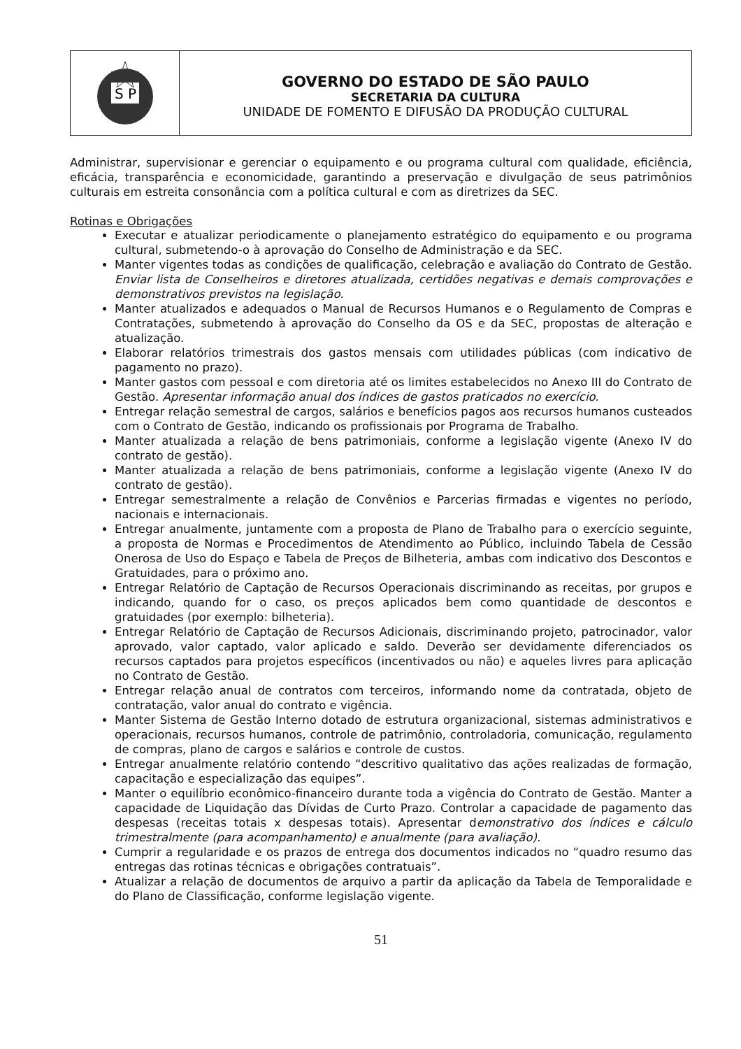S P
GOVERNO DO ESTADO DE SÃO PAULO
SECRETARIA DA CULTURA
UNIDADE DE FOMENTO E DIFUSÃO DA PRODUÇÃO CULTURAL
Administrar, supervisionar e gerenciar o equipamento e ou programa cultural com qualidade, eficiência, eficácia, transparência e economicidade, garantindo a preservação e divulgação de seus patrimônios culturais em estreita consonância com a política cultural e com as diretrizes da SEC.
Rotinas e Obrigações
Executar e atualizar periodicamente o planejamento estratégico do equipamento e ou programa cultural, submetendo-o à aprovação do Conselho de Administração e da SEC.
Manter vigentes todas as condições de qualificação, celebração e avaliação do Contrato de Gestão. Enviar lista de Conselheiros e diretores atualizada, certidões negativas e demais comprovações e demonstrativos previstos na legislação.
Manter atualizados e adequados o Manual de Recursos Humanos e o Regulamento de Compras e Contratações, submetendo à aprovação do Conselho da OS e da SEC, propostas de alteração e atualização.
Elaborar relatórios trimestrais dos gastos mensais com utilidades públicas (com indicativo de pagamento no prazo).
Manter gastos com pessoal e com diretoria até os limites estabelecidos no Anexo III do Contrato de Gestão. Apresentar informação anual dos índices de gastos praticados no exercício.
Entregar relação semestral de cargos, salários e benefícios pagos aos recursos humanos custeados com o Contrato de Gestão, indicando os profissionais por Programa de Trabalho.
Manter atualizada a relação de bens patrimoniais, conforme a legislação vigente (Anexo IV do contrato de gestão).
Manter atualizada a relação de bens patrimoniais, conforme a legislação vigente (Anexo IV do contrato de gestão).
Entregar semestralmente a relação de Convênios e Parcerias firmadas e vigentes no período, nacionais e internacionais.
Entregar anualmente, juntamente com a proposta de Plano de Trabalho para o exercício seguinte, a proposta de Normas e Procedimentos de Atendimento ao Público, incluindo Tabela de Cessão Onerosa de Uso do Espaço e Tabela de Preços de Bilheteria, ambas com indicativo dos Descontos e Gratuidades, para o próximo ano.
Entregar Relatório de Captação de Recursos Operacionais discriminando as receitas, por grupos e indicando, quando for o caso, os preços aplicados bem como quantidade de descontos e gratuidades (por exemplo: bilheteria).
Entregar Relatório de Captação de Recursos Adicionais, discriminando projeto, patrocinador, valor aprovado, valor captado, valor aplicado e saldo. Deverão ser devidamente diferenciados os recursos captados para projetos específicos (incentivados ou não) e aqueles livres para aplicação no Contrato de Gestão.
Entregar relação anual de contratos com terceiros, informando nome da contratada, objeto de contratação, valor anual do contrato e vigência.
Manter Sistema de Gestão Interno dotado de estrutura organizacional, sistemas administrativos e operacionais, recursos humanos, controle de patrimônio, controladoria, comunicação, regulamento de compras, plano de cargos e salários e controle de custos.
Entregar anualmente relatório contendo “descritivo qualitativo das ações realizadas de formação, capacitação e especialização das equipes”.
Manter o equilíbrio econômico-financeiro durante toda a vigência do Contrato de Gestão. Manter a capacidade de Liquidação das Dívidas de Curto Prazo. Controlar a capacidade de pagamento das despesas (receitas totais x despesas totais). Apresentar demonstrativo dos índices e cálculo trimestralmente (para acompanhamento) e anualmente (para avaliação).
Cumprir a regularidade e os prazos de entrega dos documentos indicados no “quadro resumo das entregas das rotinas técnicas e obrigações contratuais”.
Atualizar a relação de documentos de arquivo a partir da aplicação da Tabela de Temporalidade e do Plano de Classificação, conforme legislação vigente.
51